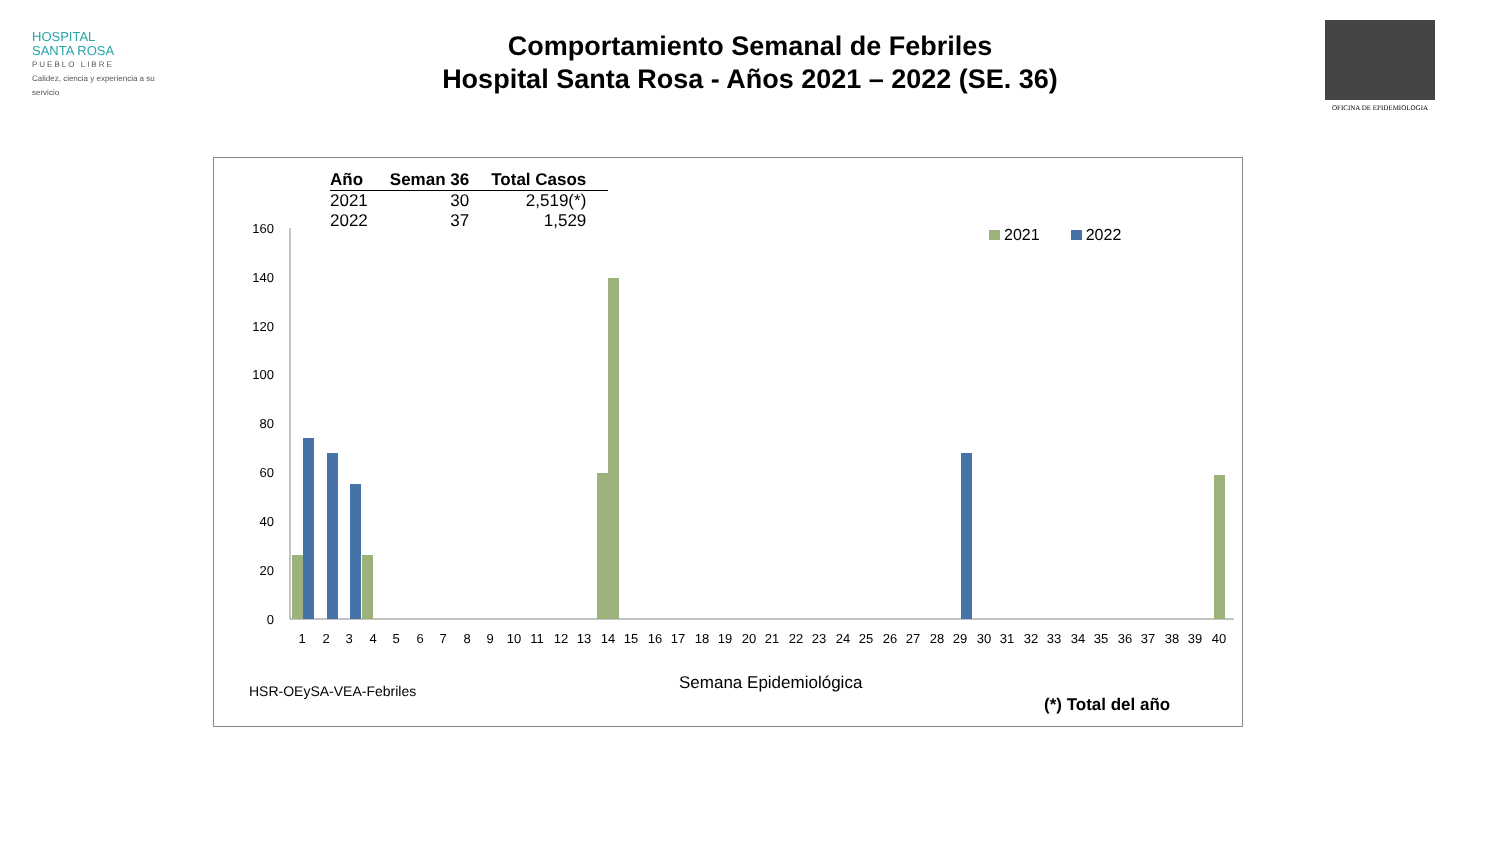HOSPITAL
SANTA ROSA
PUEBLO LIBRE
Calidez, ciencia y experiencia a su servicio
Comportamiento Semanal de Febriles
Hospital Santa Rosa - Años 2021 – 2022 (SE. 36)
OFICINA DE EPIDEMIOLOGIA
| Año | Seman 36 | Total Casos |
| --- | --- | --- |
| 2021 | 30 | 2,519(*) |
| 2022 | 37 | 1,529 |
2021 2022
160
140
120
100
80
60
40
20
0
1
2
3
4
5
6
7
8
9
10
11
12
13
14
15
16
17
18
19
20
21
22
23
24
25
26
27
28
29
30
31
32
33
34
35
36
37
38
39
40
Semana Epidemiológica
HSR-OEySA-VEA-Febriles
(*) Total del año